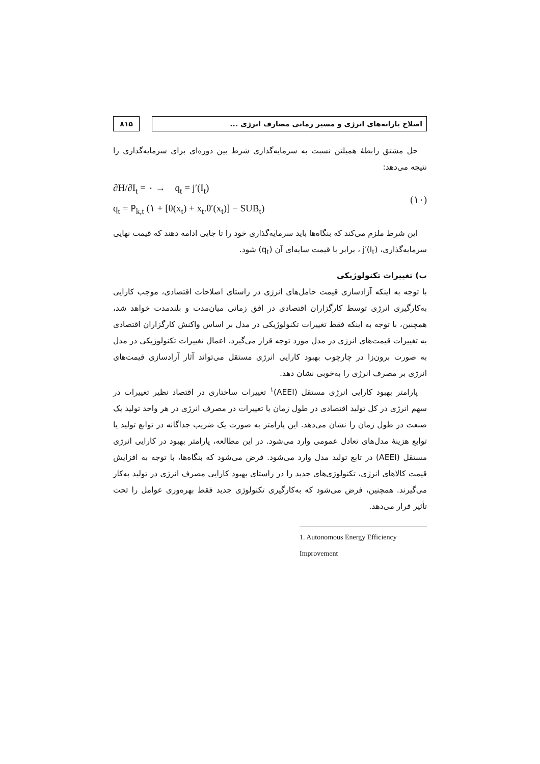اصلاح یارانه‌های انرژی و مسیر زمانی مصارف انرژی ...
۸۱۵
حل مشتق رابطهٔ همیلتن نسبت به سرمایه‌گذاری شرط بین دوره‌ای برای سرمایه‌گذاری را نتیجه می‌دهد:
∂H/∂I<sub>t</sub> = ۰ → q<sub>t</sub> = j′(I<sub>t</sub>)
q<sub>t</sub> = P<sub>k,t</sub> (۱ + [θ(x<sub>t</sub>) + x<sub>t</sub>.θ′(x<sub>t</sub>)] − SUB<sub>t</sub>)
(۱۰)
این شرط ملزم می‌کند که بنگاه‌ها باید سرمایه‌گذاری خود را تا جایی ادامه دهند که قیمت نهایی سرمایه‌گذاری، j′(I<sub>t</sub>) ، برابر با قیمت سایه‌ای آن (q<sub>t</sub>) شود.
ب) تغییرات تکنولوژیکی
با توجه به اینکه آزادسازی قیمت حامل‌های انرژی در راستای اصلاحات اقتصادی، موجب کارایی به‌کارگیری انرژی توسط کارگزاران اقتصادی در افق زمانی میان‌مدت و بلندمدت خواهد شد، همچنین، با توجه به اینکه فقط تغییرات تکنولوژیکی در مدل بر اساس واکنش کارگزاران اقتصادی به تغییرات قیمت‌های انرژی در مدل مورد توجه قرار می‌گیرد، اعمال تغییرات تکنولوژیکی در مدل به صورت برون‌زا در چارچوب بهبود کارایی انرژی مستقل می‌تواند آثار آزادسازی قیمت‌های انرژی بر مصرف انرژی را به‌خوبی نشان دهد.
پارامتر بهبود کارایی انرژی مستقل (AEEI)<sup>۱</sup> تغییرات ساختاری در اقتصاد نظیر تغییرات در سهم انرژی در کل تولید اقتصادی در طول زمان یا تغییرات در مصرف انرژی در هر واحد تولید یک صنعت در طول زمان را نشان می‌دهد. این پارامتر به صورت یک ضریب جداگانه در توابع تولید یا توابع هزینهٔ مدل‌های تعادل عمومی وارد می‌شود. در این مطالعه، پارامتر بهبود در کارایی انرژی مستقل (AEEI) در تابع تولید مدل وارد می‌شود. فرض می‌شود که بنگاه‌ها، با توجه به افزایش قیمت کالاهای انرژی، تکنولوژی‌های جدید را در راستای بهبود کارایی مصرف انرژی در تولید به‌کار می‌گیرند. همچنین، فرض می‌شود که به‌کارگیری تکنولوژی جدید فقط بهره‌وری عوامل را تحت تأثیر قرار می‌دهد.
1. Autonomous Energy Efficiency Improvement